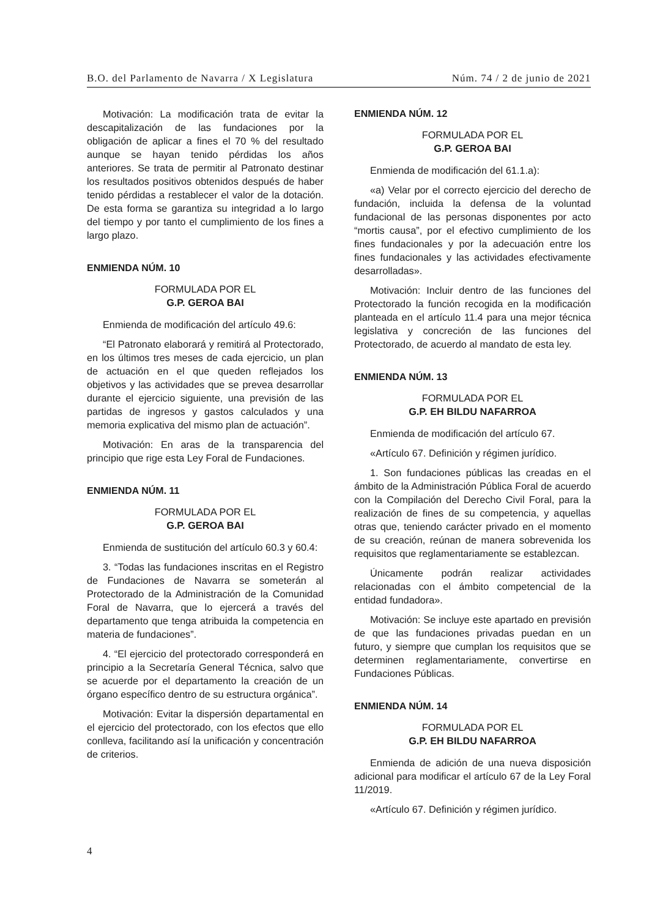B.O. del Parlamento de Navarra / X Legislatura Núm. 74 / 2 de junio de 2021
Motivación: La modificación trata de evitar la descapitalización de las fundaciones por la obligación de aplicar a fines el 70 % del resultado aunque se hayan tenido pérdidas los años anteriores. Se trata de permitir al Patronato destinar los resultados positivos obtenidos después de haber tenido pérdidas a restablecer el valor de la dotación. De esta forma se garantiza su integridad a lo largo del tiempo y por tanto el cumplimiento de los fines a largo plazo.
ENMIENDA NÚM. 10
FORMULADA POR EL
G.P. GEROA BAI
Enmienda de modificación del artículo 49.6:
“El Patronato elaborará y remitirá al Protectorado, en los últimos tres meses de cada ejercicio, un plan de actuación en el que queden reflejados los objetivos y las actividades que se prevea desarrollar durante el ejercicio siguiente, una previsión de las partidas de ingresos y gastos calculados y una memoria explicativa del mismo plan de actuación”.
Motivación: En aras de la transparencia del principio que rige esta Ley Foral de Fundaciones.
ENMIENDA NÚM. 11
FORMULADA POR EL
G.P. GEROA BAI
Enmienda de sustitución del artículo 60.3 y 60.4:
3. “Todas las fundaciones inscritas en el Registro de Fundaciones de Navarra se someterán al Protectorado de la Administración de la Comunidad Foral de Navarra, que lo ejercerá a través del departamento que tenga atribuida la competencia en materia de fundaciones”.
4. “El ejercicio del protectorado corresponderá en principio a la Secretaría General Técnica, salvo que se acuerde por el departamento la creación de un órgano específico dentro de su estructura orgánica”.
Motivación: Evitar la dispersión departamental en el ejercicio del protectorado, con los efectos que ello conlleva, facilitando así la unificación y concentración de criterios.
ENMIENDA NÚM. 12
FORMULADA POR EL
G.P. GEROA BAI
Enmienda de modificación del 61.1.a):
«a) Velar por el correcto ejercicio del derecho de fundación, incluida la defensa de la voluntad fundacional de las personas disponentes por acto “mortis causa”, por el efectivo cumplimiento de los fines fundacionales y por la adecuación entre los fines fundacionales y las actividades efectivamente desarrolladas».
Motivación: Incluir dentro de las funciones del Protectorado la función recogida en la modificación planteada en el artículo 11.4 para una mejor técnica legislativa y concreción de las funciones del Protectorado, de acuerdo al mandato de esta ley.
ENMIENDA NÚM. 13
FORMULADA POR EL
G.P. EH BILDU NAFARROA
Enmienda de modificación del artículo 67.
«Artículo 67. Definición y régimen jurídico.
1. Son fundaciones públicas las creadas en el ámbito de la Administración Pública Foral de acuerdo con la Compilación del Derecho Civil Foral, para la realización de fines de su competencia, y aquellas otras que, teniendo carácter privado en el momento de su creación, reúnan de manera sobrevenida los requisitos que reglamentariamente se establezcan.
Únicamente podrán realizar actividades relacionadas con el ámbito competencial de la entidad fundadora».
Motivación: Se incluye este apartado en previsión de que las fundaciones privadas puedan en un futuro, y siempre que cumplan los requisitos que se determinen reglamentariamente, convertirse en Fundaciones Públicas.
ENMIENDA NÚM. 14
FORMULADA POR EL
G.P. EH BILDU NAFARROA
Enmienda de adición de una nueva disposición adicional para modificar el artículo 67 de la Ley Foral 11/2019.
«Artículo 67. Definición y régimen jurídico.
4